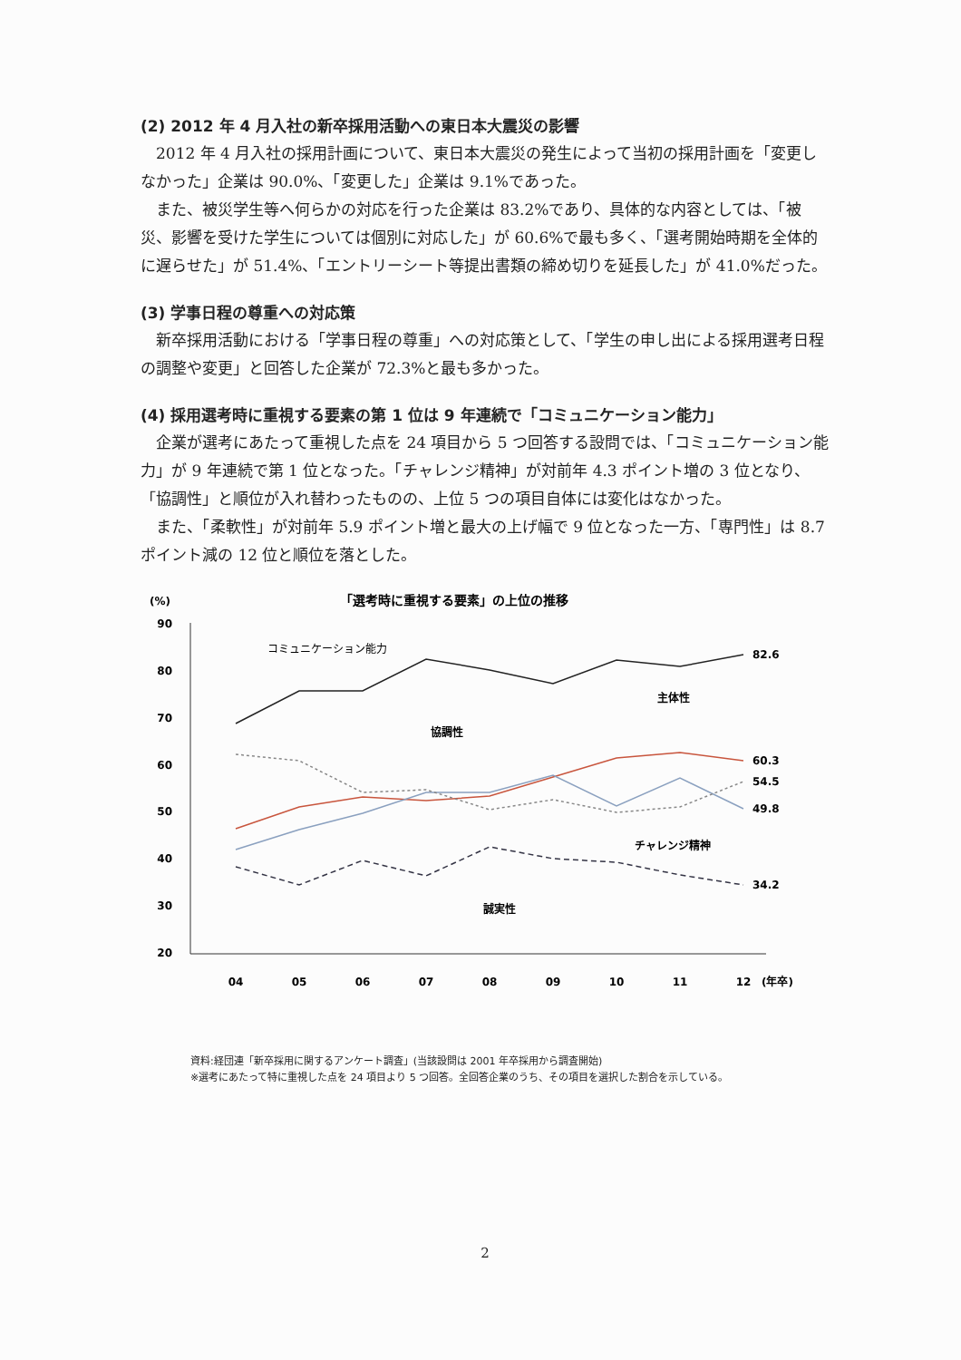(2) 2012 年 4 月入社の新卒採用活動への東日本大震災の影響
2012 年 4 月入社の採用計画について、東日本大震災の発生によって当初の採用計画を「変更しなかった」企業は 90.0%、「変更した」企業は 9.1%であった。
また、被災学生等へ何らかの対応を行った企業は 83.2%であり、具体的な内容としては、「被災、影響を受けた学生については個別に対応した」が 60.6%で最も多く、「選考開始時期を全体的に遅らせた」が 51.4%、「エントリーシート等提出書類の締め切りを延長した」が 41.0%だった。
(3) 学事日程の尊重への対応策
新卒採用活動における「学事日程の尊重」への対応策として、「学生の申し出による採用選考日程の調整や変更」と回答した企業が 72.3%と最も多かった。
(4) 採用選考時に重視する要素の第 1 位は 9 年連続で「コミュニケーション能力」
企業が選考にあたって重視した点を 24 項目から 5 つ回答する設問では、「コミュニケーション能力」が 9 年連続で第 1 位となった。「チャレンジ精神」が対前年 4.3 ポイント増の 3 位となり、「協調性」と順位が入れ替わったものの、上位 5 つの項目自体には変化はなかった。
また、「柔軟性」が対前年 5.9 ポイント増と最大の上げ幅で 9 位となった一方、「専門性」は 8.7 ポイント減の 12 位と順位を落とした。
(%)
「選考時に重視する要素」の上位の推移
90
80
70
60
50
40
30
20
コミュニケーション能力
82.6
60.3
54.5
49.8
34.2
主体性
協調性
チャレンジ精神
誠実性
04
05
06
07
08
09
10
11
12
(年卒)
資料:経団連「新卒採用に関するアンケート調査」(当該設問は 2001 年卒採用から調査開始)
※選考にあたって特に重視した点を 24 項目より 5 つ回答。全回答企業のうち、その項目を選択した割合を示している。
2